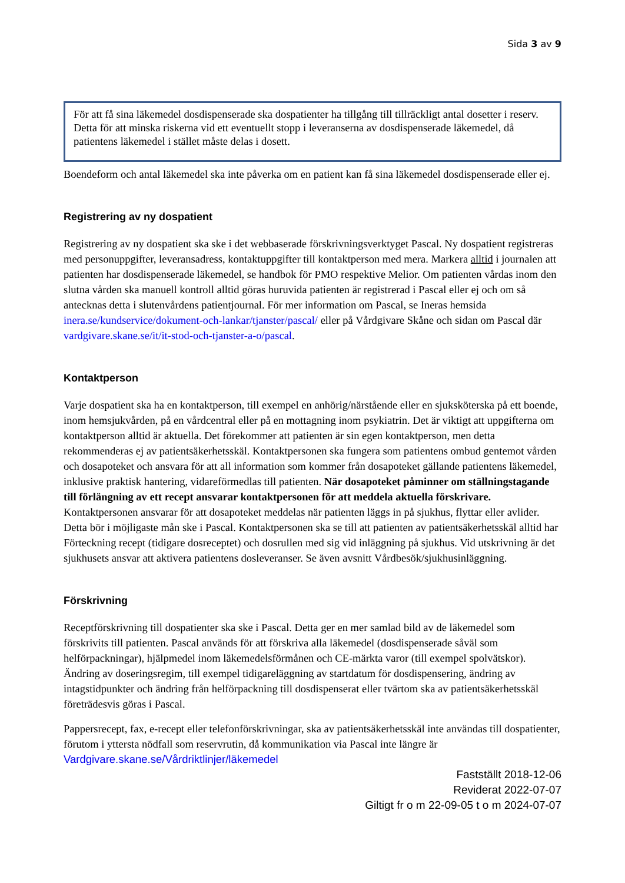Sida 3 av 9
För att få sina läkemedel dosdispenserade ska dospatienter ha tillgång till tillräckligt antal dosetter i reserv. Detta för att minska riskerna vid ett eventuellt stopp i leveranserna av dosdispenserade läkemedel, då patientens läkemedel i stället måste delas i dosett.
Boendeform och antal läkemedel ska inte påverka om en patient kan få sina läkemedel dosdispenserade eller ej.
Registrering av ny dospatient
Registrering av ny dospatient ska ske i det webbaserade förskrivningsverktyget Pascal. Ny dospatient registreras med personuppgifter, leveransadress, kontaktuppgifter till kontaktperson med mera. Markera alltid i journalen att patienten har dosdispenserade läkemedel, se handbok för PMO respektive Melior. Om patienten vårdas inom den slutna vården ska manuell kontroll alltid göras huruvida patienten är registrerad i Pascal eller ej och om så antecknas detta i slutenvårdens patientjournal. För mer information om Pascal, se Ineras hemsida inera.se/kundservice/dokument-och-lankar/tjanster/pascal/ eller på Vårdgivare Skåne och sidan om Pascal där vardgivare.skane.se/it/it-stod-och-tjanster-a-o/pascal.
Kontaktperson
Varje dospatient ska ha en kontaktperson, till exempel en anhörig/närstående eller en sjuksköterska på ett boende, inom hemsjukvården, på en vårdcentral eller på en mottagning inom psykiatrin. Det är viktigt att uppgifterna om kontaktperson alltid är aktuella. Det förekommer att patienten är sin egen kontaktperson, men detta rekommenderas ej av patientsäkerhetsskäl. Kontaktpersonen ska fungera som patientens ombud gentemot vården och dosapoteket och ansvara för att all information som kommer från dosapoteket gällande patientens läkemedel, inklusive praktisk hantering, vidareförmedlas till patienten. När dosapoteket påminner om ställningstagande till förlängning av ett recept ansvarar kontaktpersonen för att meddela aktuella förskrivare. Kontaktpersonen ansvarar för att dosapoteket meddelas när patienten läggs in på sjukhus, flyttar eller avlider. Detta bör i möjligaste mån ske i Pascal. Kontaktpersonen ska se till att patienten av patientsäkerhetsskäl alltid har Förteckning recept (tidigare dosreceptet) och dosrullen med sig vid inläggning på sjukhus. Vid utskrivning är det sjukhusets ansvar att aktivera patientens dosleveranser. Se även avsnitt Vårdbesök/sjukhusinläggning.
Förskrivning
Receptförskrivning till dospatienter ska ske i Pascal. Detta ger en mer samlad bild av de läkemedel som förskrivits till patienten. Pascal används för att förskriva alla läkemedel (dosdispenserade såväl som helförpackningar), hjälpmedel inom läkemedelsförmånen och CE-märkta varor (till exempel spolvätskor). Ändring av doseringsregim, till exempel tidigareläggning av startdatum för dosdispensering, ändring av intagstidpunkter och ändring från helförpackning till dosdispenserat eller tvärtom ska av patientsäkerhetsskäl företrädesvis göras i Pascal.
Pappersrecept, fax, e-recept eller telefonförskrivningar, ska av patientsäkerhetsskäl inte användas till dospatienter, förutom i yttersta nödfall som reservrutin, då kommunikation via Pascal inte längre är
Vardgivare.skane.se/Vårdriktlinjer/läkemedel
Fastställt 2018-12-06
Reviderat 2022-07-07
Giltigt fr o m 22-09-05 t o m 2024-07-07